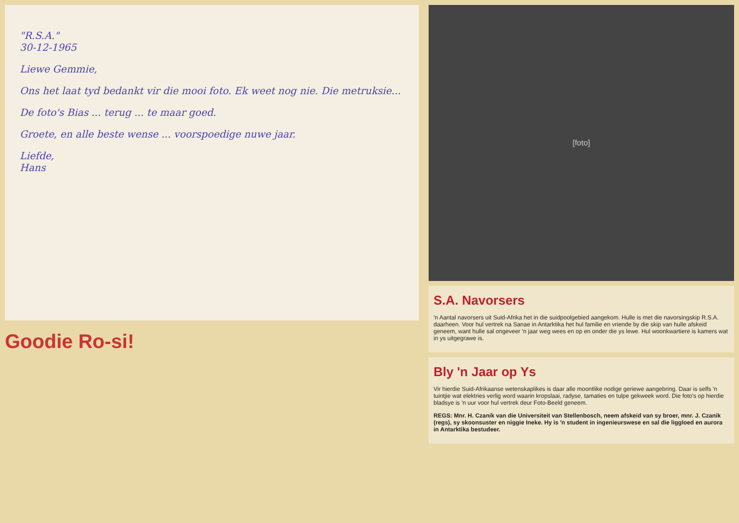"R.S.A."
30-12-1965
Liewe Gemmie,
Ons het laat tyd bedankt vir die mooi foto. Ek weet nog nie. Die metruksie...
De foto's Bias ... terug ... te maar goed.
Groete, en alle beste wense ... voorspoedige nuwe jaar.
Liefde,
Hans
Goodie Ro-si!
[foto]
S.A. Navorsers
'n Aantal navorsers uit Suid-Afrika het in die suidpoolgebied aangekom. Hulle is met die navorsingskip R.S.A. daarheen. Voor hul vertrek na Sanae in Antarktika het hul familie en vriende by die skip van hulle afskeid geneem, want hulle sal ongeveer 'n jaar weg wees en op en onder die ys lewe. Hul woonkwartiere is kamers wat in ys uitgegrawe is.
Bly 'n Jaar op Ys
Vir hierdie Suid-Afrikaanse wetenskaplikes is daar alle moontlike nodige geriewe aangebring. Daar is selfs 'n tuintjie wat elektries verlig word waarin kropslaai, radyse, tamaties en tulpe gekweek word. Die foto's op hierdie bladsye is 'n uur voor hul vertrek deur Foto-Beeld geneem.
REGS: Mnr. H. Czanik van die Universiteit van Stellenbosch, neem afskeid van sy broer, mnr. J. Czanik (regs), sy skoonsuster en niggie Ineke. Hy is 'n student in ingenieurswese en sal die liggloed en aurora in Antarktika bestudeer.